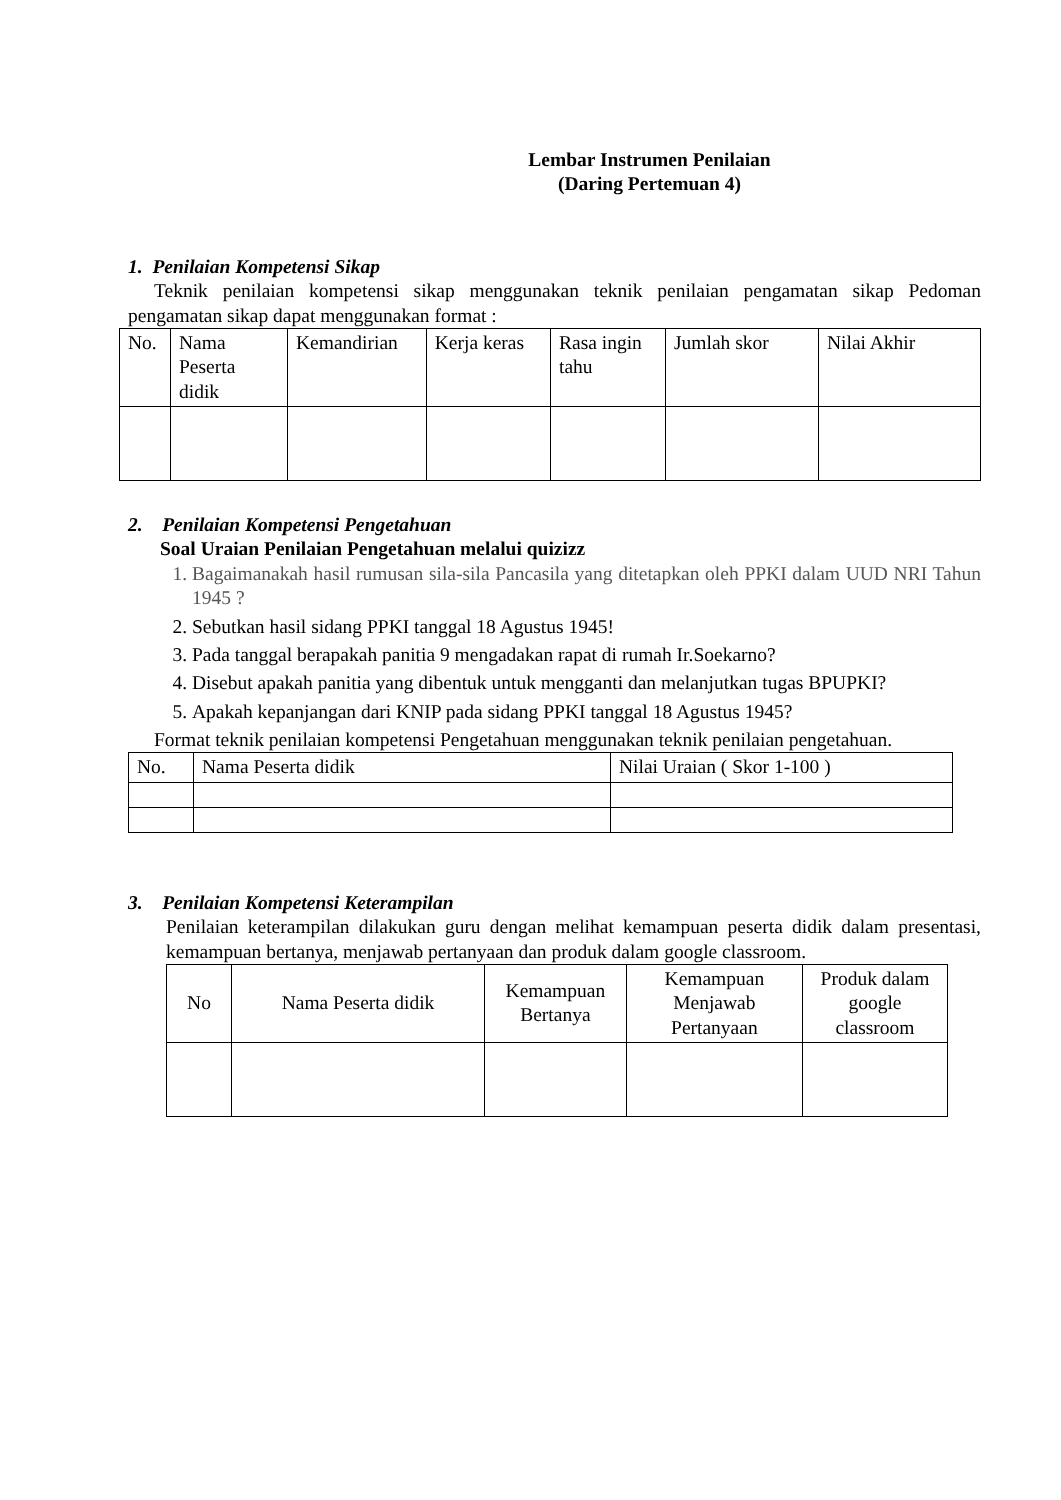Lembar Instrumen Penilaian
(Daring Pertemuan 4)
1. Penilaian Kompetensi Sikap
Teknik penilaian kompetensi sikap menggunakan teknik penilaian pengamatan sikap Pedoman pengamatan sikap dapat menggunakan format :
| No. | Nama Peserta didik | Kemandirian | Kerja keras | Rasa ingin tahu | Jumlah skor | Nilai Akhir |
2. Penilaian Kompetensi Pengetahuan
Soal Uraian Penilaian Pengetahuan melalui quizizz
1. Bagaimanakah hasil rumusan sila-sila Pancasila yang ditetapkan oleh PPKI dalam UUD NRI Tahun 1945 ?
2. Sebutkan hasil sidang PPKI tanggal 18 Agustus 1945!
3. Pada tanggal berapakah panitia 9 mengadakan rapat di rumah Ir.Soekarno?
4. Disebut apakah panitia yang dibentuk untuk mengganti dan melanjutkan tugas BPUPKI?
5. Apakah kepanjangan dari KNIP pada sidang PPKI tanggal 18 Agustus 1945?
Format teknik penilaian kompetensi Pengetahuan menggunakan teknik penilaian pengetahuan.
| No. | Nama Peserta didik | Nilai Uraian ( Skor 1-100 ) |
3. Penilaian Kompetensi Keterampilan
Penilaian keterampilan dilakukan guru dengan melihat kemampuan peserta didik dalam presentasi, kemampuan bertanya, menjawab pertanyaan dan produk dalam google classroom.
| No | Nama Peserta didik | Kemampuan Bertanya | Kemampuan Menjawab Pertanyaan | Produk dalam google classroom |